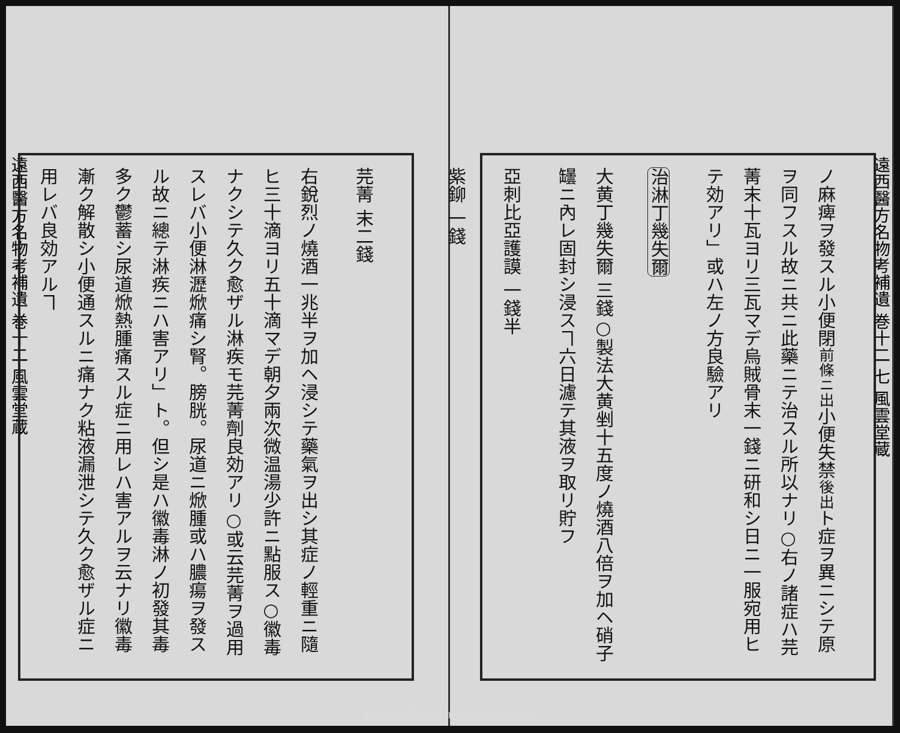遠西醫方名物考補遺 巻十二 七 風雲堂蔵
ノ麻痺ヲ發スル小便閉前條ニ出小便失禁後出ト症ヲ異ニシテ原ヲ同フスル故ニ共ニ此藥ニテ治スル所以ナリ○右ノ諸症ハ芫菁末十瓦ヨリ三瓦マデ烏賊骨末一錢ニ研和シ日ニ一服宛用ヒテ効アリ」或ハ左ノ方良驗アリ
治淋丁幾失爾
大黄丁幾失爾 三錢○製法大黄剉十五度ノ燒酒八倍ヲ加ヘ硝子罎ニ內レ固封シ浸スヿ六日濾テ其液ヲ取リ貯フ
亞刺比亞護謨 一錢半
紫鉚 一錢
遠西醫方名物考補遺 巻十二 風雲堂蔵
芫菁 末二錢
右銳烈ノ燒酒一兆半ヲ加ヘ浸シテ藥氣ヲ出シ其症ノ輕重ニ隨ヒ三十滴ヨリ五十滴マデ朝夕兩次微温湯少許ニ點服ス○徽毒ナクシテ久ク愈ザル淋疾モ芫菁劑良効アリ○或云芫菁ヲ過用スレバ小便淋瀝焮痛シ腎。膀胱。尿道ニ焮腫或ハ膿瘍ヲ發スル故ニ總テ淋疾ニハ害アリ」ト。但シ是ハ徽毒淋ノ初發其毒多ク鬱蓄シ尿道焮熱腫痛スル症ニ用レハ害アルヲ云ナリ徽毒漸ク解散シ小便通スルニ痛ナク粘液漏泄シテ久ク愈ザル症ニ用レバ良効アルヿ
Kitasato Memorial Medical Library